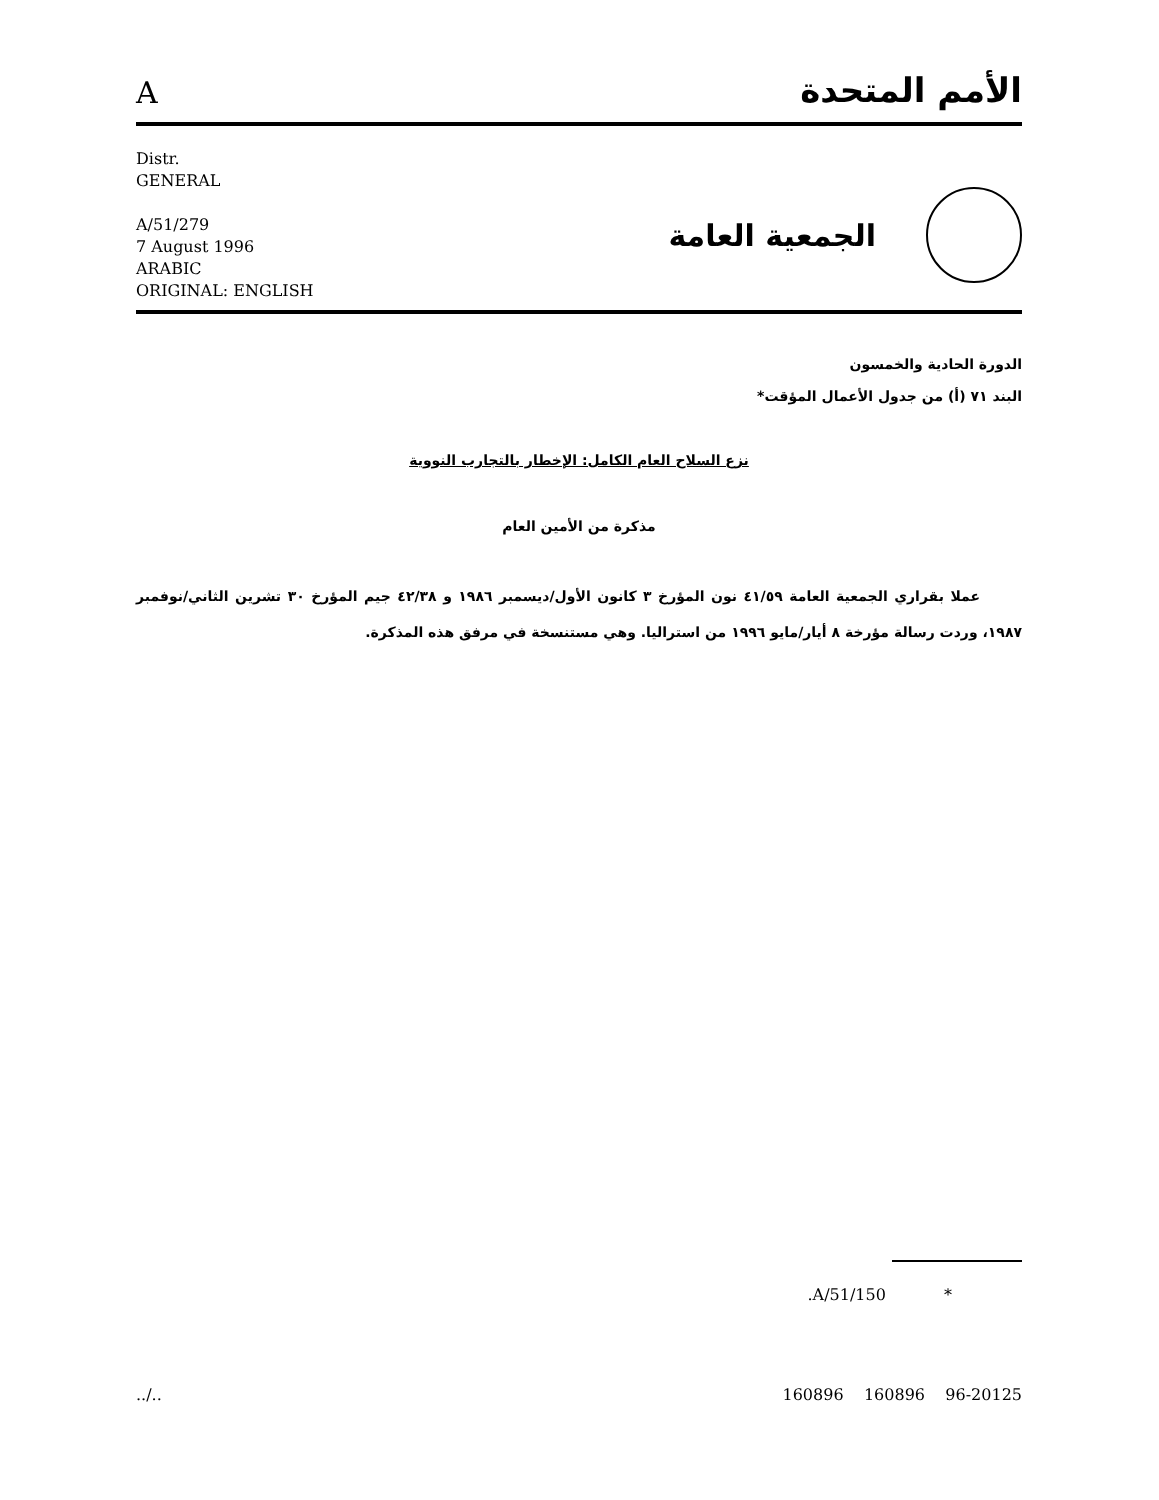Aالأمم المتحدة
Distr.
GENERAL
A/51/279
7 August 1996
ARABIC
ORIGINAL: ENGLISH
الجمعية العامة
الدورة الحادية والخمسون
البند ٧١ (أ) من جدول الأعمال المؤقت*
نزع السلاح العام الكامل: الإخطار بالتجارب النووية
مذكرة من الأمين العام
   عملا بقراري الجمعية العامة ٤١/٥٩ نون المؤرخ ٣ كانون الأول/ديسمبر ١٩٨٦ و ٤٢/٣٨ جيم المؤرخ ٣٠ تشرين الثاني/نوفمبر ١٩٨٧، وردت رسالة مؤرخة ٨ أيار/مايو ١٩٩٦ من استراليا. وهي مستنسخة في مرفق هذه المذكرة.
*     A/51/150.
../.. 160896 160896 96-20125